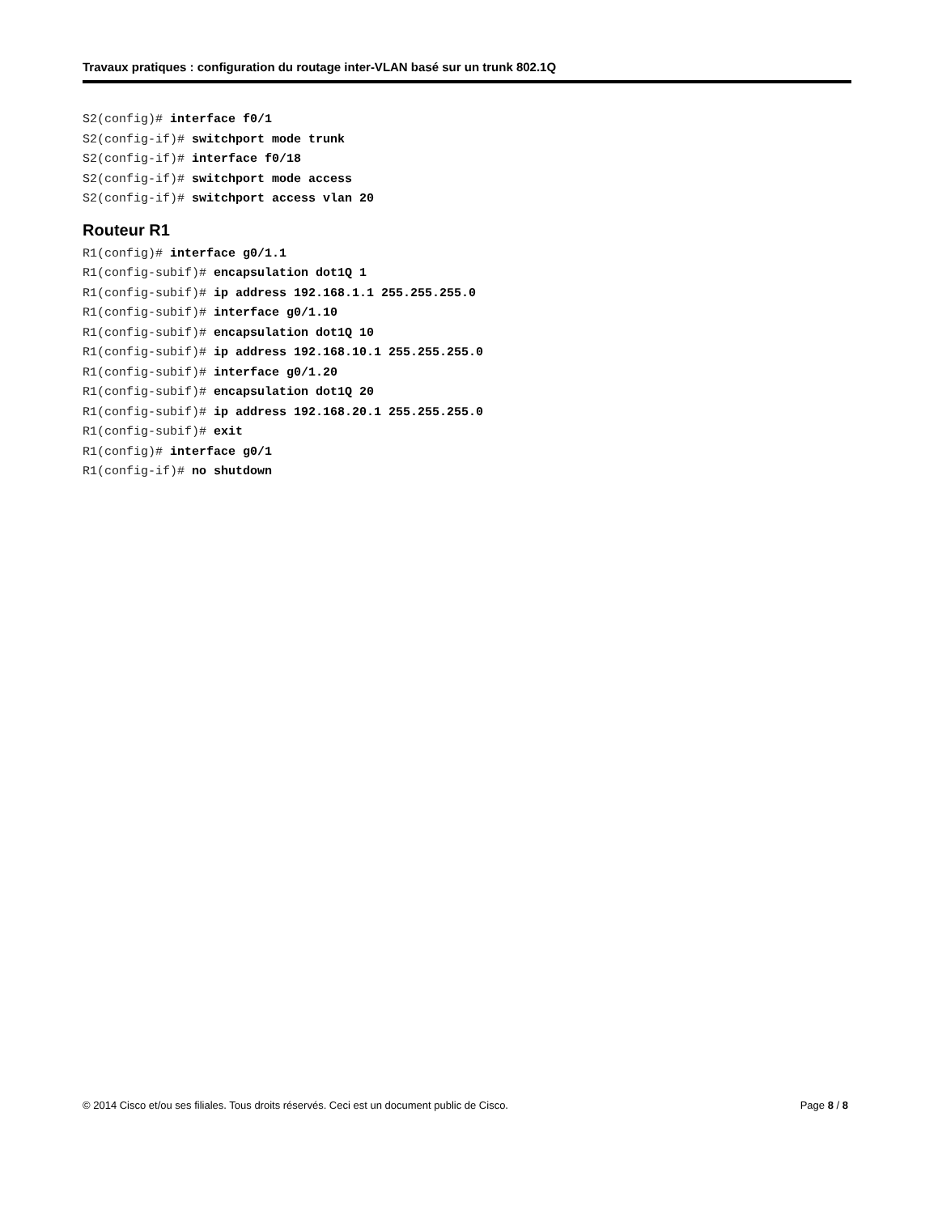Travaux pratiques : configuration du routage inter-VLAN basé sur un trunk 802.1Q
S2(config)# interface f0/1 S2(config-if)# switchport mode trunk S2(config-if)# interface f0/18 S2(config-if)# switchport mode access S2(config-if)# switchport access vlan 20
Routeur R1
R1(config)# interface g0/1.1 R1(config-subif)# encapsulation dot1Q 1 R1(config-subif)# ip address 192.168.1.1 255.255.255.0 R1(config-subif)# interface g0/1.10 R1(config-subif)# encapsulation dot1Q 10 R1(config-subif)# ip address 192.168.10.1 255.255.255.0 R1(config-subif)# interface g0/1.20 R1(config-subif)# encapsulation dot1Q 20 R1(config-subif)# ip address 192.168.20.1 255.255.255.0 R1(config-subif)# exit R1(config)# interface g0/1 R1(config-if)# no shutdown
© 2014 Cisco et/ou ses filiales. Tous droits réservés. Ceci est un document public de Cisco. Page 8 / 8